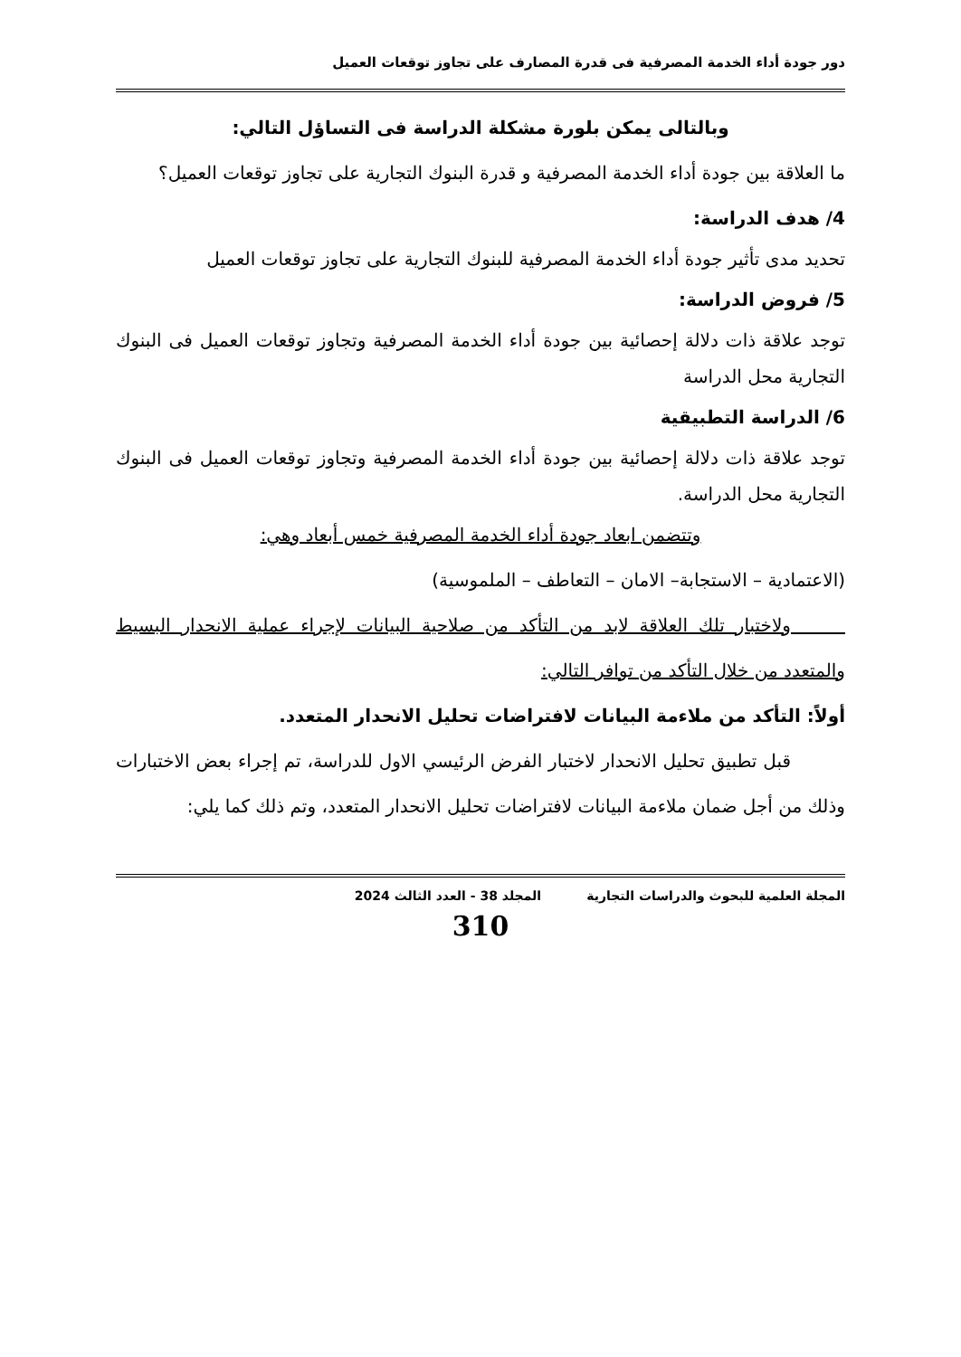دور جودة أداء الخدمة المصرفية فى قدرة المصارف على تجاوز توقعات العميل
وبالتالى يمكن بلورة مشكلة الدراسة فى التساؤل التالي:
ما العلاقة بين جودة أداء الخدمة المصرفية و قدرة البنوك التجارية على تجاوز توقعات العميل؟
4/ هدف الدراسة:
تحديد مدى تأثير جودة أداء الخدمة المصرفية للبنوك التجارية على تجاوز توقعات العميل
5/ فروض الدراسة:
توجد علاقة ذات دلالة إحصائية بين جودة أداء الخدمة المصرفية وتجاوز توقعات العميل فى البنوك التجارية محل الدراسة
6/ الدراسة التطبيقية
توجد علاقة ذات دلالة إحصائية بين جودة أداء الخدمة المصرفية وتجاوز توقعات العميل فى البنوك التجارية محل الدراسة.
وتتضمن ابعاد جودة أداء الخدمة المصرفية خمس أبعاد وهي:
(الاعتمادية – الاستجابة– الامان – التعاطف – الملموسية)
   ولاختبار تلك العلاقة لابد من التأكد من صلاحية البيانات لإجراء عملية الانحدار البسيط والمتعدد من خلال التأكد من توافر التالي:
أولاً: التأكد من ملاءمة البيانات لافتراضات تحليل الانحدار المتعدد.
   قبل تطبيق تحليل الانحدار لاختبار الفرض الرئيسي الاول للدراسة، تم إجراء بعض الاختبارات وذلك من أجل ضمان ملاءمة البيانات لافتراضات تحليل الانحدار المتعدد، وتم ذلك كما يلي:
المجلة العلمية للبحوث والدراسات التجارية المجلد 38 - العدد الثالث 2024
310